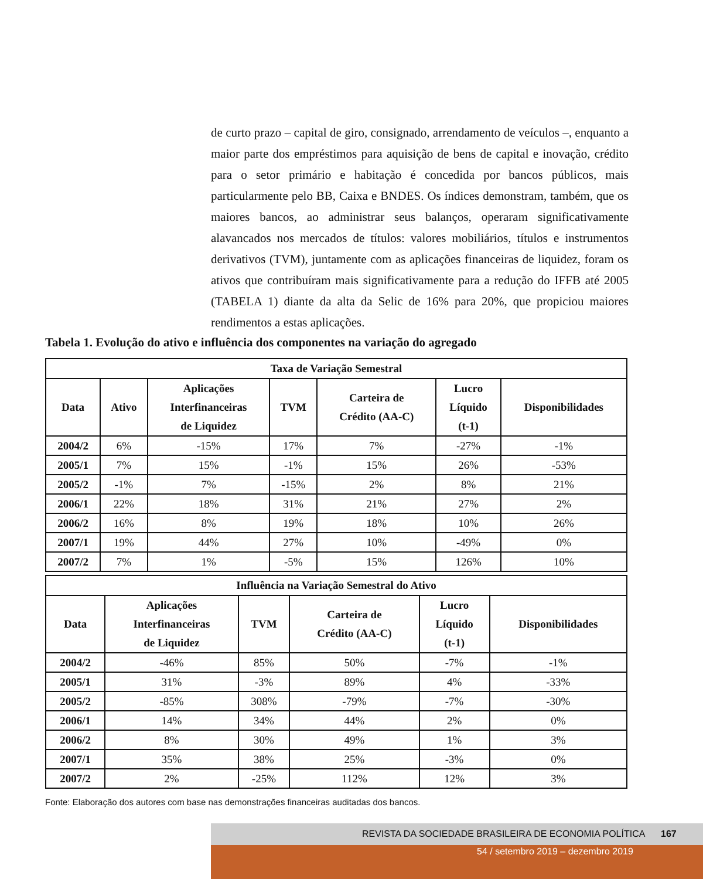de curto prazo – capital de giro, consignado, arrendamento de veículos –, enquanto a maior parte dos empréstimos para aquisição de bens de capital e inovação, crédito para o setor primário e habitação é concedida por bancos públicos, mais particularmente pelo BB, Caixa e BNDES. Os índices demonstram, também, que os maiores bancos, ao administrar seus balanços, operaram significativamente alavancados nos mercados de títulos: valores mobiliários, títulos e instrumentos derivativos (TVM), juntamente com as aplicações financeiras de liquidez, foram os ativos que contribuíram mais significativamente para a redução do IFFB até 2005 (TABELA 1) diante da alta da Selic de 16% para 20%, que propiciou maiores rendimentos a estas aplicações.
Tabela 1. Evolução do ativo e influência dos componentes na variação do agregado
| Taxa de Variação Semestral | | | | | | |
| --- | --- | --- | --- | --- | --- | --- |
| Data | Ativo | Aplicações Interfinanceiras de Liquidez | TVM | Carteira de Crédito (AA-C) | Lucro Líquido (t-1) | Disponibilidades |
| 2004/2 | 6% | -15% | 17% | 7% | -27% | -1% |
| 2005/1 | 7% | 15% | -1% | 15% | 26% | -53% |
| 2005/2 | -1% | 7% | -15% | 2% | 8% | 21% |
| 2006/1 | 22% | 18% | 31% | 21% | 27% | 2% |
| 2006/2 | 16% | 8% | 19% | 18% | 10% | 26% |
| 2007/1 | 19% | 44% | 27% | 10% | -49% | 0% |
| 2007/2 | 7% | 1% | -5% | 15% | 126% | 10% |
| Influência na Variação Semestral do Ativo | | | | | |
| --- | --- | --- | --- | --- | --- |
| Data | Aplicações Interfinanceiras de Liquidez | TVM | Carteira de Crédito (AA-C) | Lucro Líquido (t-1) | Disponibilidades |
| 2004/2 | -46% | 85% | 50% | -7% | -1% |
| 2005/1 | 31% | -3% | 89% | 4% | -33% |
| 2005/2 | -85% | 308% | -79% | -7% | -30% |
| 2006/1 | 14% | 34% | 44% | 2% | 0% |
| 2006/2 | 8% | 30% | 49% | 1% | 3% |
| 2007/1 | 35% | 38% | 25% | -3% | 0% |
| 2007/2 | 2% | -25% | 112% | 12% | 3% |
Fonte: Elaboração dos autores com base nas demonstrações financeiras auditadas dos bancos.
REVISTA DA SOCIEDADE BRASILEIRA DE ECONOMIA POLÍTICA 167
54 / setembro 2019 – dezembro 2019